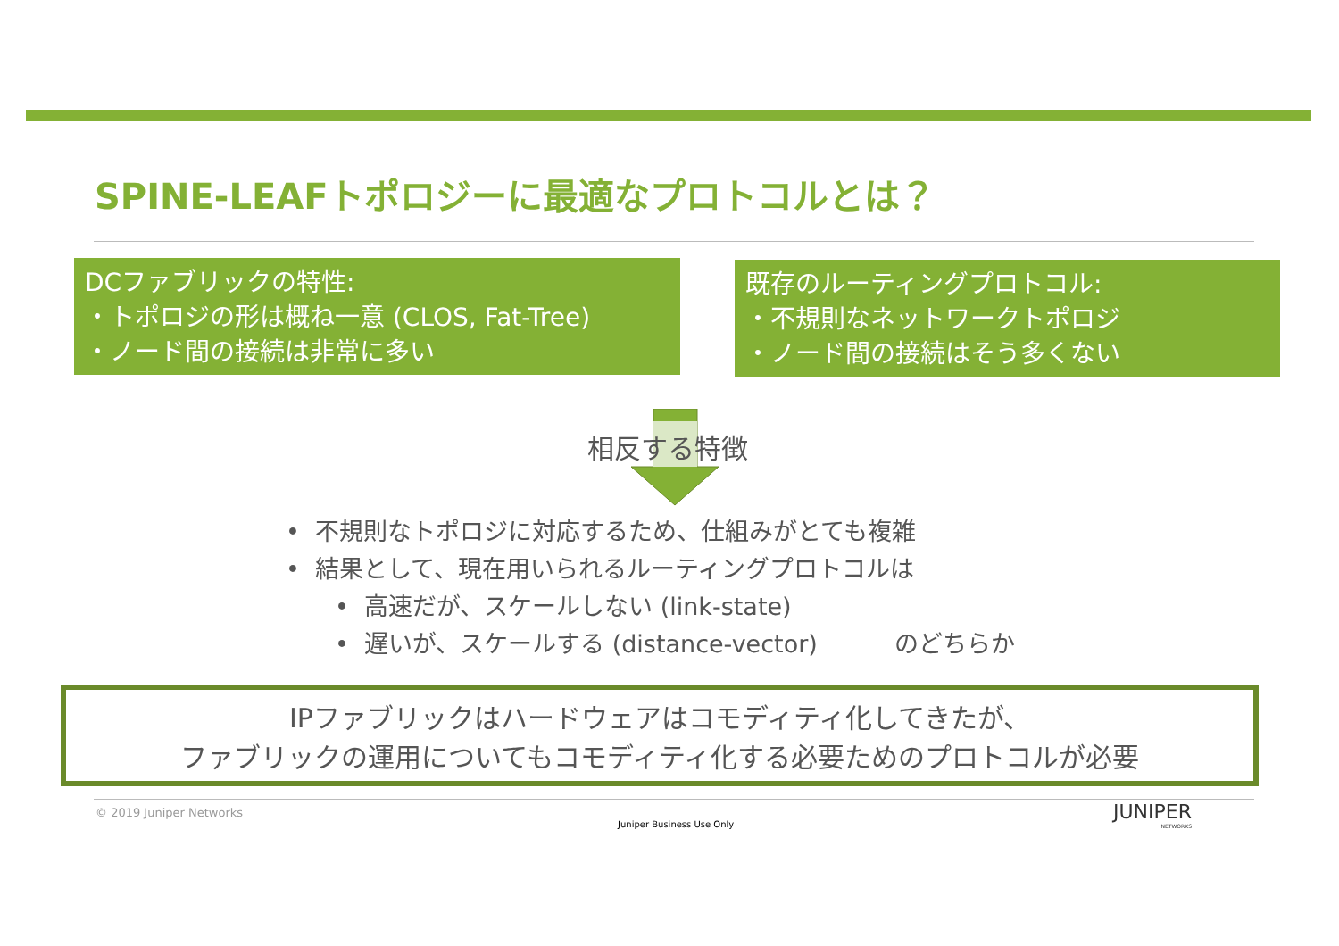SPINE-LEAFトポロジーに最適なプロトコルとは？
DCファブリックの特性:
・トポロジの形は概ね一意 (CLOS, Fat-Tree)
・ノード間の接続は非常に多い
既存のルーティングプロトコル:
・不規則なネットワークトポロジ
・ノード間の接続はそう多くない
相反する特徴
• 不規則なトポロジに対応するため、仕組みがとても複雑
• 結果として、現在用いられるルーティングプロトコルは
• 高速だが、スケールしない (link-state)
• 遅いが、スケールする (distance-vector) のどちらか
IPファブリックはハードウェアはコモディティ化してきたが、
ファブリックの運用についてもコモディティ化する必要ためのプロトコルが必要
© 2019 Juniper Networks
Juniper Business Use Only
JUNIPER
NETWORKS